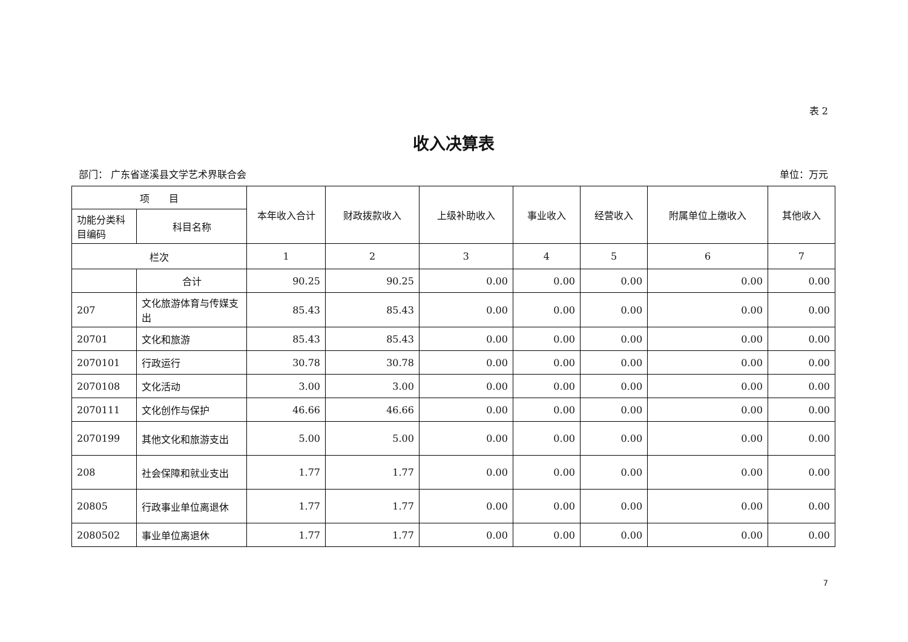表 2
收入决算表
部门： 广东省遂溪县文学艺术界联合会 单位：万元
| 项 目 | | 本年收入合计 | 财政拨款收入 | 上级补助收入 | 事业收入 | 经营收入 | 附属单位上缴收入 | 其他收入 |
| --- | --- | --- | --- | --- | --- | --- | --- | --- |
| 功能分类科目编码 | 科目名称 | | | | | | | |
| 栏次 | | 1 | 2 | 3 | 4 | 5 | 6 | 7 |
| | 合计 | 90.25 | 90.25 | 0.00 | 0.00 | 0.00 | 0.00 | 0.00 |
| 207 | 文化旅游体育与传媒支出 | 85.43 | 85.43 | 0.00 | 0.00 | 0.00 | 0.00 | 0.00 |
| 20701 | 文化和旅游 | 85.43 | 85.43 | 0.00 | 0.00 | 0.00 | 0.00 | 0.00 |
| 2070101 | 行政运行 | 30.78 | 30.78 | 0.00 | 0.00 | 0.00 | 0.00 | 0.00 |
| 2070108 | 文化活动 | 3.00 | 3.00 | 0.00 | 0.00 | 0.00 | 0.00 | 0.00 |
| 2070111 | 文化创作与保护 | 46.66 | 46.66 | 0.00 | 0.00 | 0.00 | 0.00 | 0.00 |
| 2070199 | 其他文化和旅游支出 | 5.00 | 5.00 | 0.00 | 0.00 | 0.00 | 0.00 | 0.00 |
| 208 | 社会保障和就业支出 | 1.77 | 1.77 | 0.00 | 0.00 | 0.00 | 0.00 | 0.00 |
| 20805 | 行政事业单位离退休 | 1.77 | 1.77 | 0.00 | 0.00 | 0.00 | 0.00 | 0.00 |
| 2080502 | 事业单位离退休 | 1.77 | 1.77 | 0.00 | 0.00 | 0.00 | 0.00 | 0.00 |
7